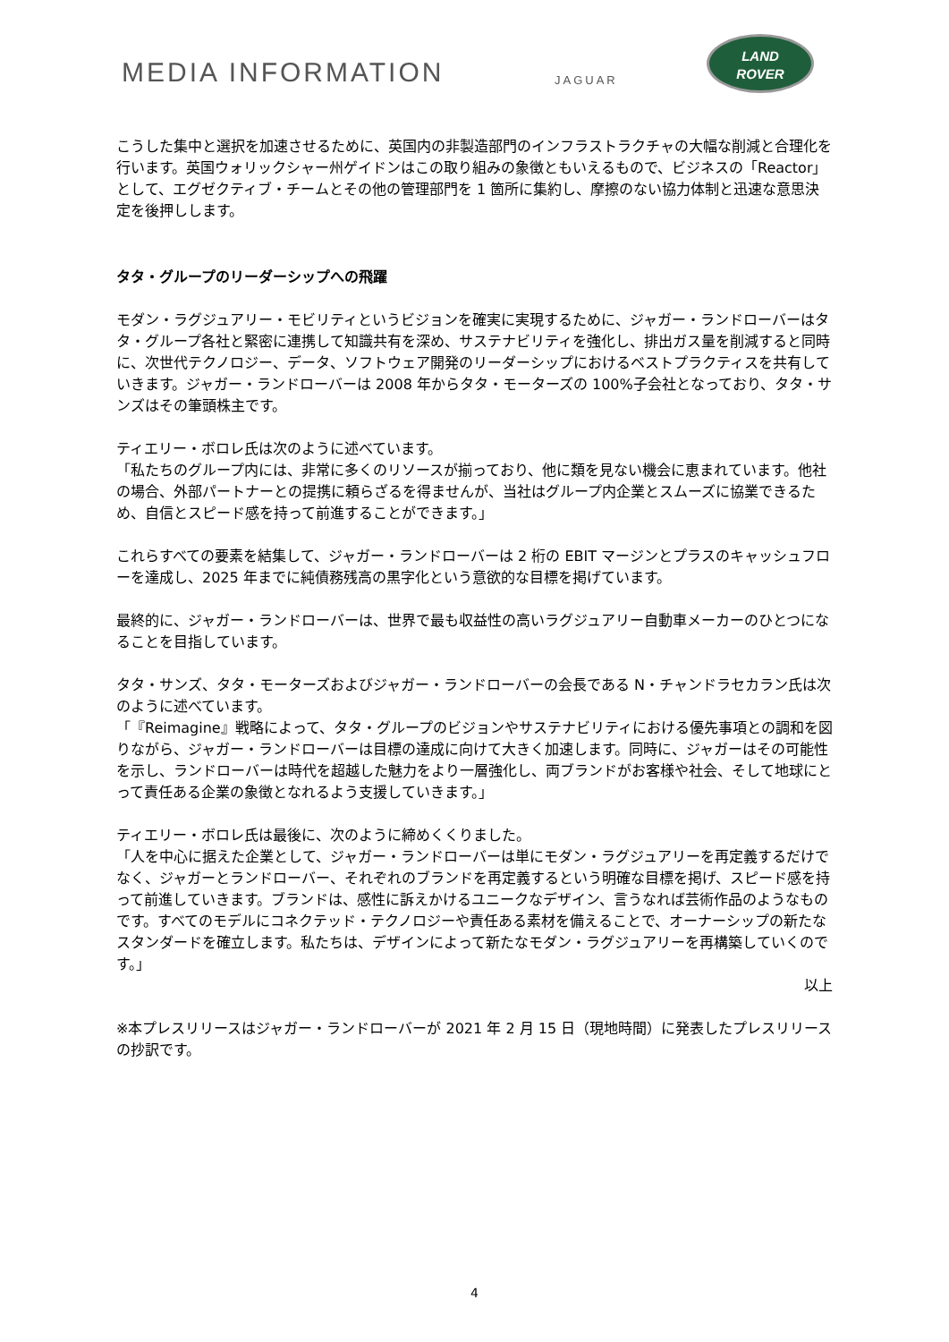MEDIA INFORMATION JAGUAR
LAND
ROVER
こうした集中と選択を加速させるために、英国内の非製造部門のインフラストラクチャの大幅な削減と合理化を行います。英国ウォリックシャー州ゲイドンはこの取り組みの象徴ともいえるもので、ビジネスの「Reactor」として、エグゼクティブ・チームとその他の管理部門を 1 箇所に集約し、摩擦のない協力体制と迅速な意思決定を後押しします。
タタ・グループのリーダーシップへの飛躍
モダン・ラグジュアリー・モビリティというビジョンを確実に実現するために、ジャガー・ランドローバーはタタ・グループ各社と緊密に連携して知識共有を深め、サステナビリティを強化し、排出ガス量を削減すると同時に、次世代テクノロジー、データ、ソフトウェア開発のリーダーシップにおけるベストプラクティスを共有していきます。ジャガー・ランドローバーは 2008 年からタタ・モーターズの 100%子会社となっており、タタ・サンズはその筆頭株主です。
ティエリー・ボロレ氏は次のように述べています。
「私たちのグループ内には、非常に多くのリソースが揃っており、他に類を見ない機会に恵まれています。他社の場合、外部パートナーとの提携に頼らざるを得ませんが、当社はグループ内企業とスムーズに協業できるため、自信とスピード感を持って前進することができます。」
これらすべての要素を結集して、ジャガー・ランドローバーは 2 桁の EBIT マージンとプラスのキャッシュフローを達成し、2025 年までに純債務残高の黒字化という意欲的な目標を掲げています。
最終的に、ジャガー・ランドローバーは、世界で最も収益性の高いラグジュアリー自動車メーカーのひとつになることを目指しています。
タタ・サンズ、タタ・モーターズおよびジャガー・ランドローバーの会長である N・チャンドラセカラン氏は次のように述べています。
「『Reimagine』戦略によって、タタ・グループのビジョンやサステナビリティにおける優先事項との調和を図りながら、ジャガー・ランドローバーは目標の達成に向けて大きく加速します。同時に、ジャガーはその可能性を示し、ランドローバーは時代を超越した魅力をより一層強化し、両ブランドがお客様や社会、そして地球にとって責任ある企業の象徴となれるよう支援していきます。」
ティエリー・ボロレ氏は最後に、次のように締めくくりました。
「人を中心に据えた企業として、ジャガー・ランドローバーは単にモダン・ラグジュアリーを再定義するだけでなく、ジャガーとランドローバー、それぞれのブランドを再定義するという明確な目標を掲げ、スピード感を持って前進していきます。ブランドは、感性に訴えかけるユニークなデザイン、言うなれば芸術作品のようなものです。すべてのモデルにコネクテッド・テクノロジーや責任ある素材を備えることで、オーナーシップの新たなスタンダードを確立します。私たちは、デザインによって新たなモダン・ラグジュアリーを再構築していくのです。」
以上
※本プレスリリースはジャガー・ランドローバーが 2021 年 2 月 15 日（現地時間）に発表したプレスリリースの抄訳です。
4